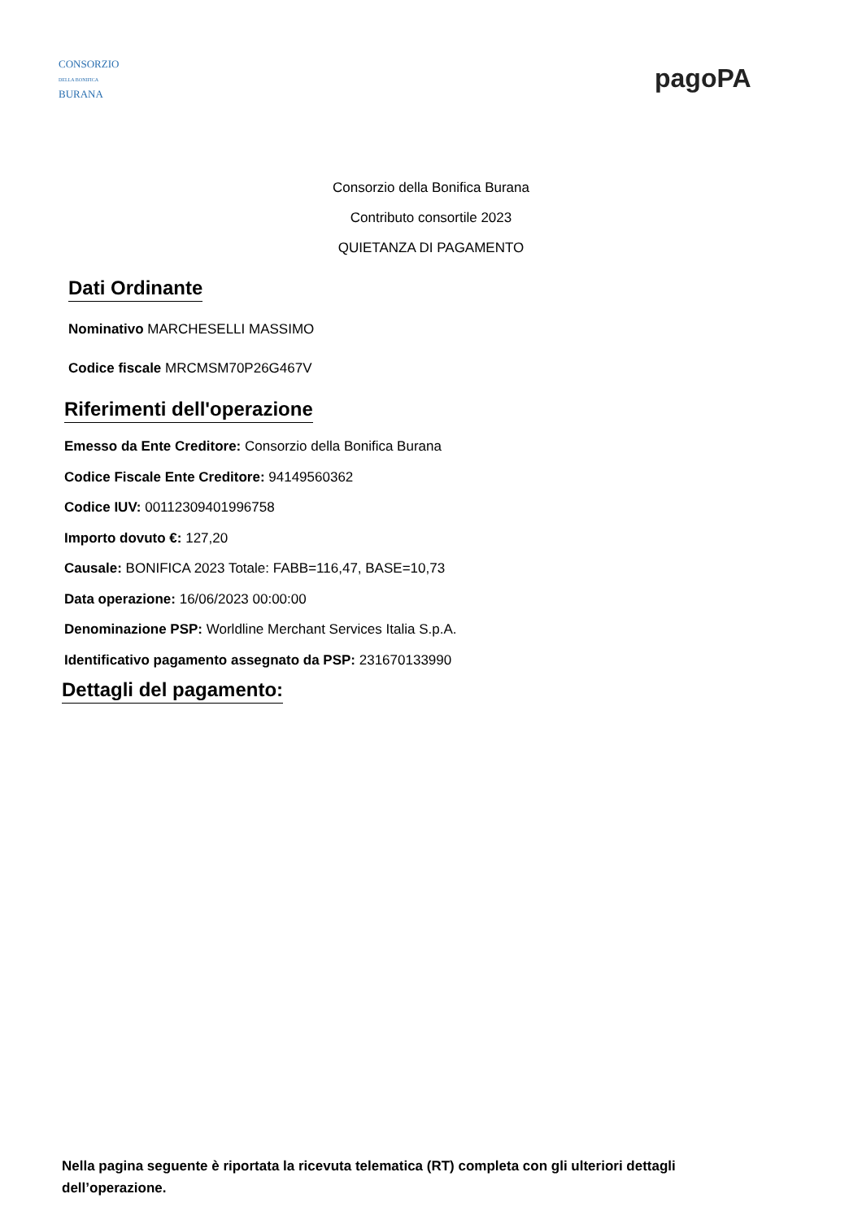CONSORZIO
DELLA BONIFICA
BURANA
pagoPA
Consorzio della Bonifica Burana
Contributo consortile 2023
QUIETANZA DI PAGAMENTO
Dati Ordinante
Nominativo MARCHESELLI MASSIMO
Codice fiscale MRCMSM70P26G467V
Riferimenti dell'operazione
Emesso da Ente Creditore: Consorzio della Bonifica Burana
Codice Fiscale Ente Creditore: 94149560362
Codice IUV: 00112309401996758
Importo dovuto €: 127,20
Causale: BONIFICA 2023 Totale: FABB=116,47, BASE=10,73
Data operazione: 16/06/2023 00:00:00
Denominazione PSP: Worldline Merchant Services Italia S.p.A.
Identificativo pagamento assegnato da PSP: 231670133990
Dettagli del pagamento:
Nella pagina seguente è riportata la ricevuta telematica (RT) completa con gli ulteriori dettagli dell’operazione.